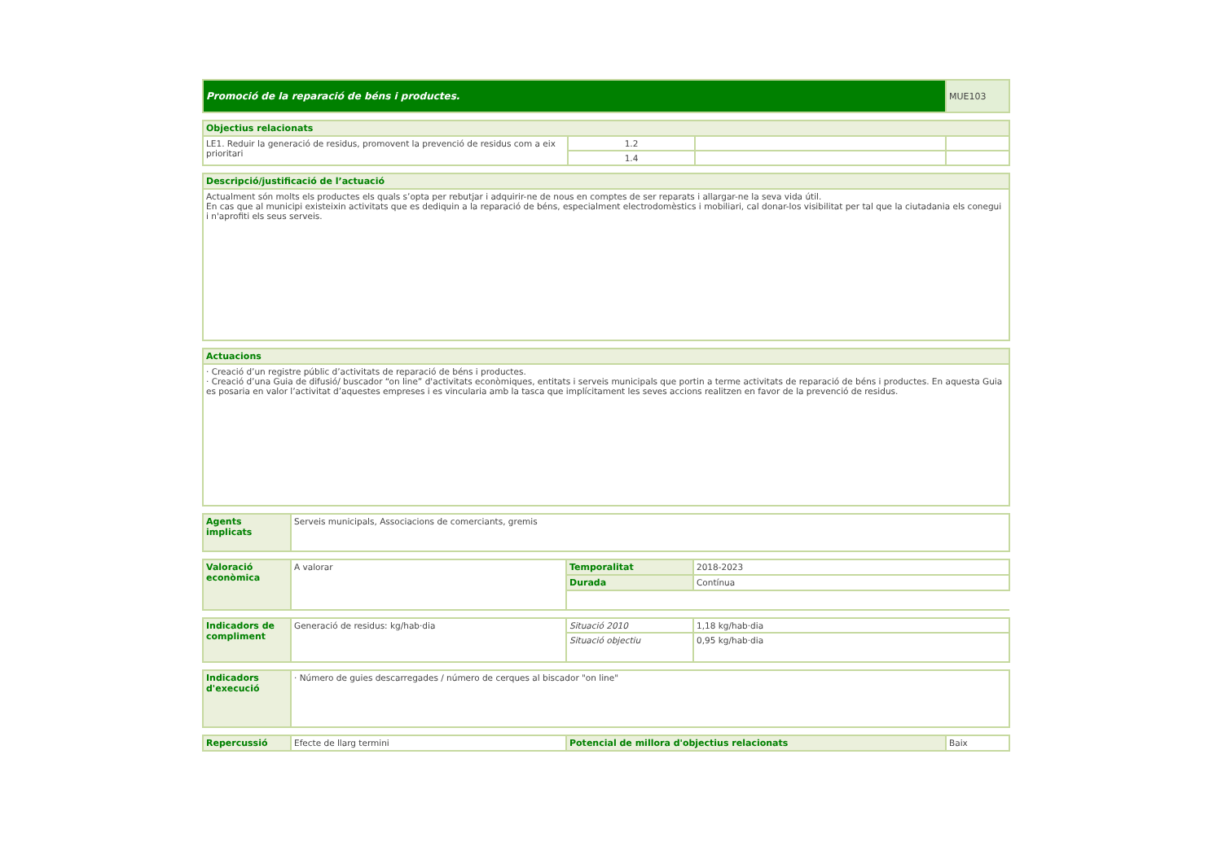| Promoció de la reparació de béns i productes. | MUE103 |
| Objectius relacionats | | | |
| --- | --- | --- | --- |
| LE1. Reduir la generació de residus, promovent la prevenció de residus com a eix prioritari | 1.2 | | |
| | 1.4 | | |
| Descripció/justificació de l’actuació |
| --- |
| Actualment són molts els productes els quals s’opta per rebutjar i adquirir-ne de nous en comptes de ser reparats i allargar-ne la seva vida útil. En cas que al municipi existeixin activitats que es dediquin a la reparació de béns, especialment electrodomèstics i mobiliari, cal donar-los visibilitat per tal que la ciutadania els conegui i n'aprofiti els seus serveis. |
| Actuacions |
| --- |
| · Creació d’un registre públic d’activitats de reparació de béns i productes. · Creació d’una Guia de difusió/ buscador “on line” d'activitats econòmiques, entitats i serveis municipals que portin a terme activitats de reparació de béns i productes. En aquesta Guia es posaria en valor l’activitat d’aquestes empreses i es vincularia amb la tasca que implícitament les seves accions realitzen en favor de la prevenció de residus. |
| Agents implicats | Serveis municipals, Associacions de comerciants, gremis |
| Valoració econòmica | A valorar | Temporalitat | 2018-2023 |
| | | Durada | Contínua |
| Indicadors de compliment | Generació de residus: kg/hab·dia | Situació 2010 | 1,18 kg/hab·dia |
| | | Situació objectiu | 0,95 kg/hab·dia |
| Indicadors d'execució | · Número de guies descarregades / número de cerques al biscador "on line" |
| Repercussió | Efecte de llarg termini | Potencial de millora d'objectius relacionats | Baix |